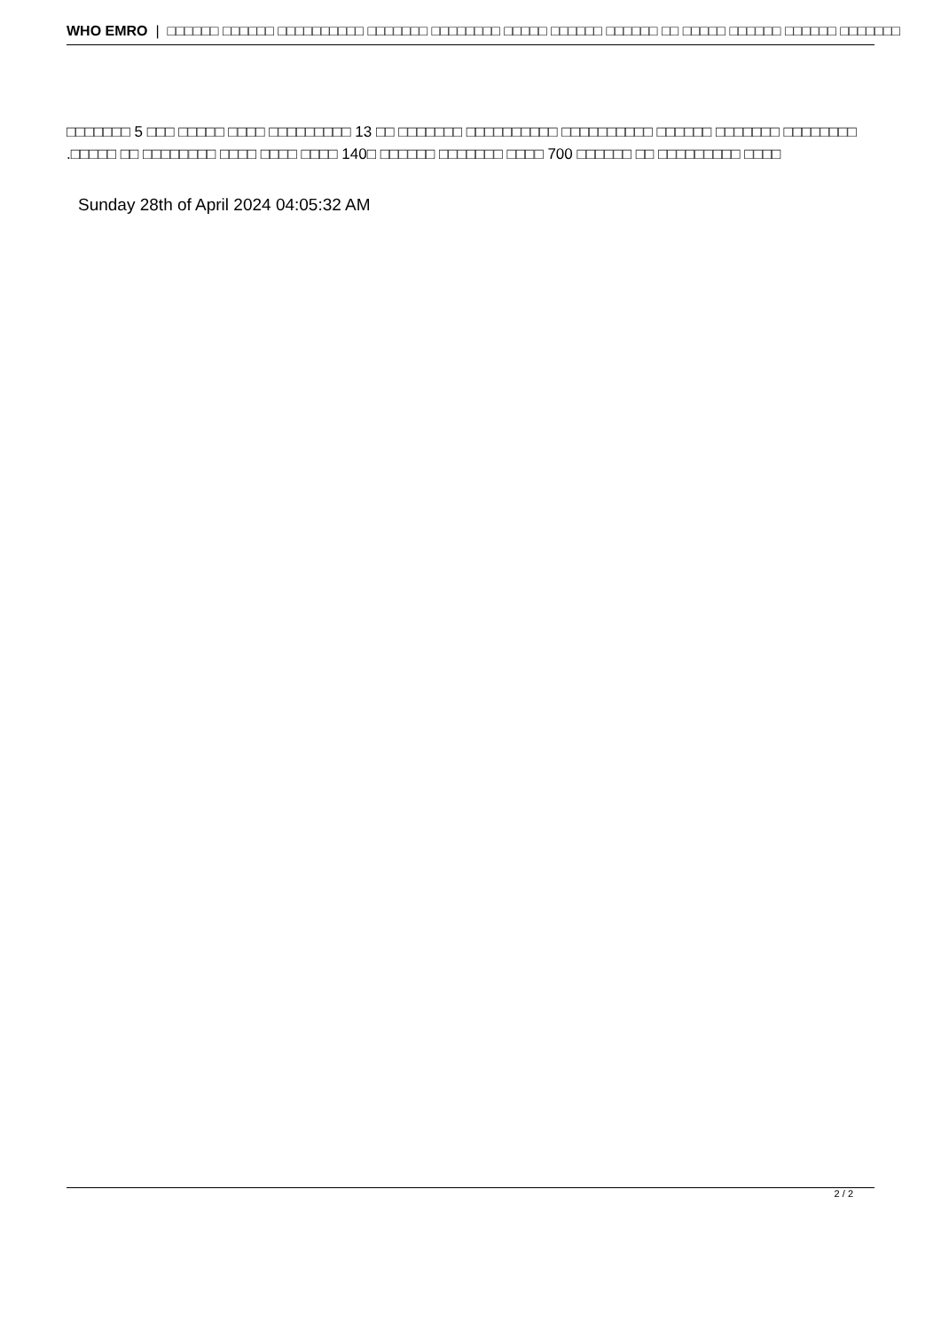WHO EMRO | □□□□□□ □□□□□□ □□□□□□□□□□ □□□□□□□ □□□□□□□□ □□□□□ □□□□□□ □□□□□□ □□ □□□□□ □□□□□□ □□□□□□ □□□□□□□
□□□□□□□ 5 □□□ □□□□□ □□□□ □□□□□□□□□ 13 □□ □□□□□□□ □□□□□□□□□□ □□□□□□□□□□ □□□□□□ □□□□□□□ □□□□□□□□
.□□□□□ □□ □□□□□□□□ □□□□ □□□□ □□□□ 140□ □□□□□□ □□□□□□□ □□□□ 700 □□□□□□ □□ □□□□□□□□□ □□□□
Sunday 28th of April 2024 04:05:32 AM
2 / 2